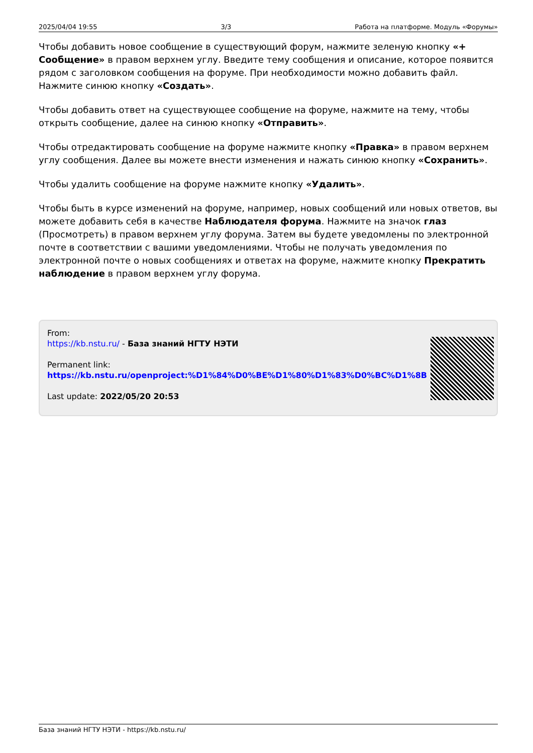2025/04/04 19:55 3/3 Работа на платформе. Модуль «Форумы»
Чтобы добавить новое сообщение в существующий форум, нажмите зеленую кнопку «+ Сообщение» в правом верхнем углу. Введите тему сообщения и описание, которое появится рядом с заголовком сообщения на форуме. При необходимости можно добавить файл. Нажмите синюю кнопку «Создать».
Чтобы добавить ответ на существующее сообщение на форуме, нажмите на тему, чтобы открыть сообщение, далее на синюю кнопку «Отправить».
Чтобы отредактировать сообщение на форуме нажмите кнопку «Правка» в правом верхнем углу сообщения. Далее вы можете внести изменения и нажать синюю кнопку «Сохранить».
Чтобы удалить сообщение на форуме нажмите кнопку «Удалить».
Чтобы быть в курсе изменений на форуме, например, новых сообщений или новых ответов, вы можете добавить себя в качестве Наблюдателя форума. Нажмите на значок глаз (Просмотреть) в правом верхнем углу форума. Затем вы будете уведомлены по электронной почте в соответствии с вашими уведомлениями. Чтобы не получать уведомления по электронной почте о новых сообщениях и ответах на форуме, нажмите кнопку Прекратить наблюдение в правом верхнем углу форума.
From:
https://kb.nstu.ru/ - База знаний НГТУ НЭТИ
Permanent link:
https://kb.nstu.ru/openproject:%D1%84%D0%BE%D1%80%D1%83%D0%BC%D1%8B
Last update: 2022/05/20 20:53
База знаний НГТУ НЭТИ - https://kb.nstu.ru/